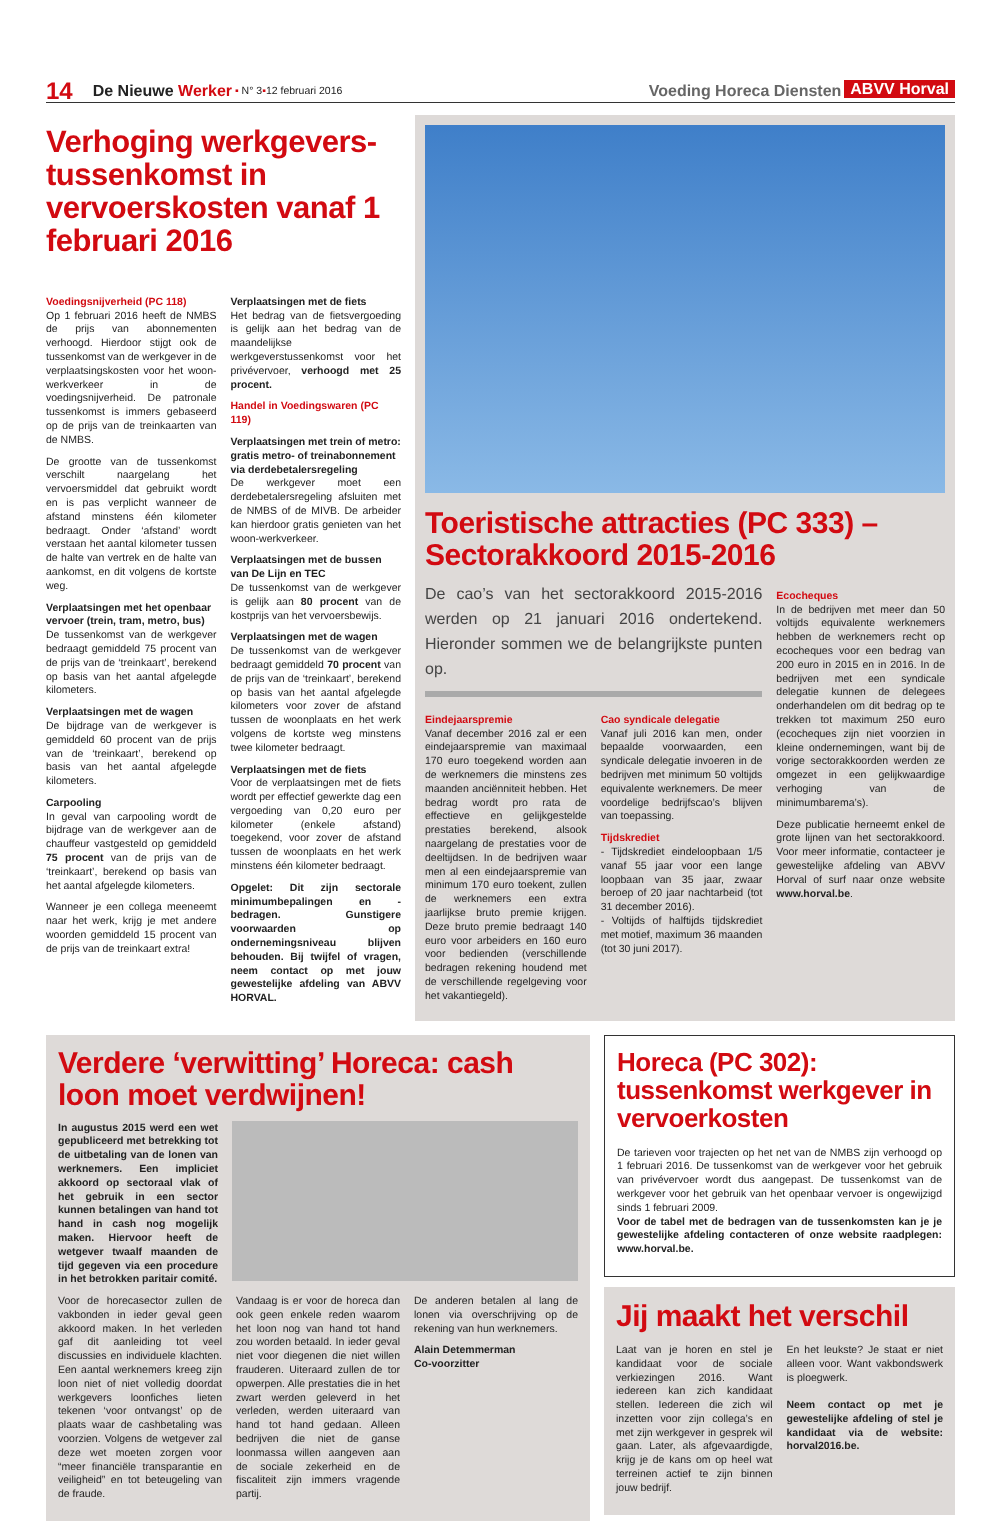14 De Nieuwe Werker ▪ N° 3 ▪ 12 februari 2016 Voeding Horeca Diensten ABVV Horval
Verhoging werkgevers­tussenkomst in vervoers­kosten vanaf 1 februari 2016
Voedingsnijverheid (PC 118)
Op 1 februari 2016 heeft de NMBS de prijs van abonnementen verhoogd. Hierdoor stijgt ook de tussenkomst van de werkgever in de verplaatsingskosten voor het woon-werkverkeer in de voedingsnijverheid. De patronale tussenkomst is immers gebaseerd op de prijs van de treinkaarten van de NMBS.
De grootte van de tussenkomst verschilt naargelang het vervoersmiddel dat gebruikt wordt en is pas verplicht wanneer de afstand minstens één kilometer bedraagt. Onder ‘afstand’ wordt verstaan het aantal kilometer tussen de halte van vertrek en de halte van aankomst, en dit volgens de kortste weg.
Verplaatsingen met het openbaar vervoer (trein, tram, metro, bus)
De tussenkomst van de werkgever bedraagt gemiddeld 75 procent van de prijs van de ‘treinkaart’, berekend op basis van het aantal afgelegde kilometers.
Verplaatsingen met de wagen
De bijdrage van de werkgever is gemiddeld 60 procent van de prijs van de ‘treinkaart’, berekend op basis van het aantal afgelegde kilometers.
Carpooling
In geval van carpooling wordt de bijdrage van de werkgever aan de chauffeur vastgesteld op gemiddeld 75 procent van de prijs van de ‘treinkaart’, berekend op basis van het aantal afgelegde kilometers.
Wanneer je een collega meeneemt naar het werk, krijg je met andere woorden gemiddeld 15 procent van de prijs van de treinkaart extra!
Verplaatsingen met de fiets
Het bedrag van de fietsvergoeding is gelijk aan het bedrag van de maandelijkse werkgeverstussenkomst voor het privévervoer, verhoogd met 25 procent.
Handel in Voedingswaren (PC 119)
Verplaatsingen met trein of metro: gratis metro- of treinabonnement via derdebetalersregeling
De werkgever moet een derdebetalersregeling afsluiten met de NMBS of de MIVB. De arbeider kan hierdoor gratis genieten van het woon-werkverkeer.
Verplaatsingen met de bussen van De Lijn en TEC
De tussenkomst van de werkgever is gelijk aan 80 procent van de kostprijs van het vervoersbewijs.
Verplaatsingen met de wagen
De tussenkomst van de werkgever bedraagt gemiddeld 70 procent van de prijs van de ‘treinkaart’, berekend op basis van het aantal afgelegde kilometers voor zover de afstand tussen de woonplaats en het werk volgens de kortste weg minstens twee kilometer bedraagt.
Verplaatsingen met de fiets
Voor de verplaatsingen met de fiets wordt per effectief gewerkte dag een vergoeding van 0,20 euro per kilometer (enkele afstand) toegekend, voor zover de afstand tussen de woonplaats en het werk minstens één kilometer bedraagt.
Opgelet: Dit zijn sectorale minimumbepalingen en -bedragen. Gunstigere voorwaarden op ondernemingsniveau blijven behouden. Bij twijfel of vragen, neem contact op met jouw gewestelijke afdeling van ABVV HORVAL.
Toeristische attracties (PC 333) – Sectorakkoord 2015-2016
De cao’s van het sectorakkoord 2015-2016 werden op 21 januari 2016 ondertekend. Hieronder sommen we de belangrijkste punten op.
Eindejaarspremie
Vanaf december 2016 zal er een eindejaarspremie van maximaal 170 euro toegekend worden aan de werknemers die minstens zes maanden anciënniteit hebben. Het bedrag wordt pro rata de effectieve en gelijkgestelde prestaties berekend, alsook naargelang de prestaties voor de deeltijdsen. In de bedrijven waar men al een eindejaarspremie van minimum 170 euro toekent, zullen de werknemers een extra jaarlijkse bruto premie krijgen. Deze bruto premie bedraagt 140 euro voor arbeiders en 160 euro voor bedienden (verschillende bedragen rekening houdend met de verschillende regelgeving voor het vakantiegeld).
Cao syndicale delegatie
Vanaf juli 2016 kan men, onder bepaalde voorwaarden, een syndicale delegatie invoeren in de bedrijven met minimum 50 voltijds equivalente werknemers. De meer voordelige bedrijfscao’s blijven van toepassing.
Tijdskrediet
- Tijdskrediet eindeloopbaan 1/5 vanaf 55 jaar voor een lange loopbaan van 35 jaar, zwaar beroep of 20 jaar nachtarbeid (tot 31 december 2016).
- Voltijds of halftijds tijdskrediet met motief, maximum 36 maanden (tot 30 juni 2017).
Ecocheques
In de bedrijven met meer dan 50 voltijds equivalente werknemers hebben de werknemers recht op ecocheques voor een bedrag van 200 euro in 2015 en in 2016. In de bedrijven met een syndicale delegatie kunnen de delegees onderhandelen om dit bedrag op te trekken tot maximum 250 euro (ecocheques zijn niet voorzien in kleine ondernemingen, want bij de vorige sectorakkoorden werden ze omgezet in een gelijkwaardige verhoging van de minimumbarema’s).
Deze publicatie herneemt enkel de grote lijnen van het sectorakkoord. Voor meer informatie, contacteer je gewestelijke afdeling van ABVV Horval of surf naar onze website www.horval.be.
Verdere ‘verwitting’ Horeca: cash loon moet verdwijnen!
In augustus 2015 werd een wet gepubliceerd met betrekking tot de uitbetaling van de lonen van werknemers. Een impliciet akkoord op sectoraal vlak of het gebruik in een sector kunnen betalingen van hand tot hand in cash nog mogelijk maken. Hiervoor heeft de wetgever twaalf maanden de tijd gegeven via een procedure in het betrokken paritair comité.
Voor de horecasector zullen de vakbonden in ieder geval geen akkoord maken. In het verleden gaf dit aanleiding tot veel discussies en individuele klachten. Een aantal werknemers kreeg zijn loon niet of niet volledig doordat werkgevers loonfiches lieten tekenen ‘voor ontvangst’ op de plaats waar de cashbetaling was voorzien. Volgens de wetgever zal deze wet moeten zorgen voor “meer financiële transparantie en veiligheid” en tot beteugeling van de fraude.
Vandaag is er voor de horeca dan ook geen enkele reden waarom het loon nog van hand tot hand zou worden betaald. In ieder geval niet voor diegenen die niet willen frauderen. Uiteraard zullen de tor opwerpen. Alle prestaties die in het zwart werden geleverd in het verleden, werden uiteraard van hand tot hand gedaan. Alleen bedrijven die niet de ganse loonmassa willen aangeven aan de sociale zekerheid en de fiscaliteit zijn immers vragende partij.
De anderen betalen al lang de lonen via overschrijving op de rekening van hun werknemers.
Alain Detemmerman
Co-voorzitter
Horeca (PC 302): tussenkomst werkgever in vervoerkosten
De tarieven voor trajecten op het net van de NMBS zijn verhoogd op 1 februari 2016. De tussenkomst van de werkgever voor het gebruik van privévervoer wordt dus aangepast. De tussenkomst van de werkgever voor het gebruik van het openbaar vervoer is ongewijzigd sinds 1 februari 2009.
Voor de tabel met de bedragen van de tussenkomsten kan je je gewestelijke afdeling contacteren of onze website raadplegen: www.horval.be.
Jij maakt het verschil
Laat van je horen en stel je kandidaat voor de sociale verkiezingen 2016. Want iedereen kan zich kandidaat stellen. Iedereen die zich wil inzetten voor zijn collega’s en met zijn werkgever in gesprek wil gaan. Later, als afgevaardigde, krijg je de kans om op heel wat terreinen actief te zijn binnen jouw bedrijf.
En het leukste? Je staat er niet alleen voor. Want vakbondswerk is ploegwerk.
Neem contact op met je gewestelijke afdeling of stel je kandidaat via de website: horval2016.be.